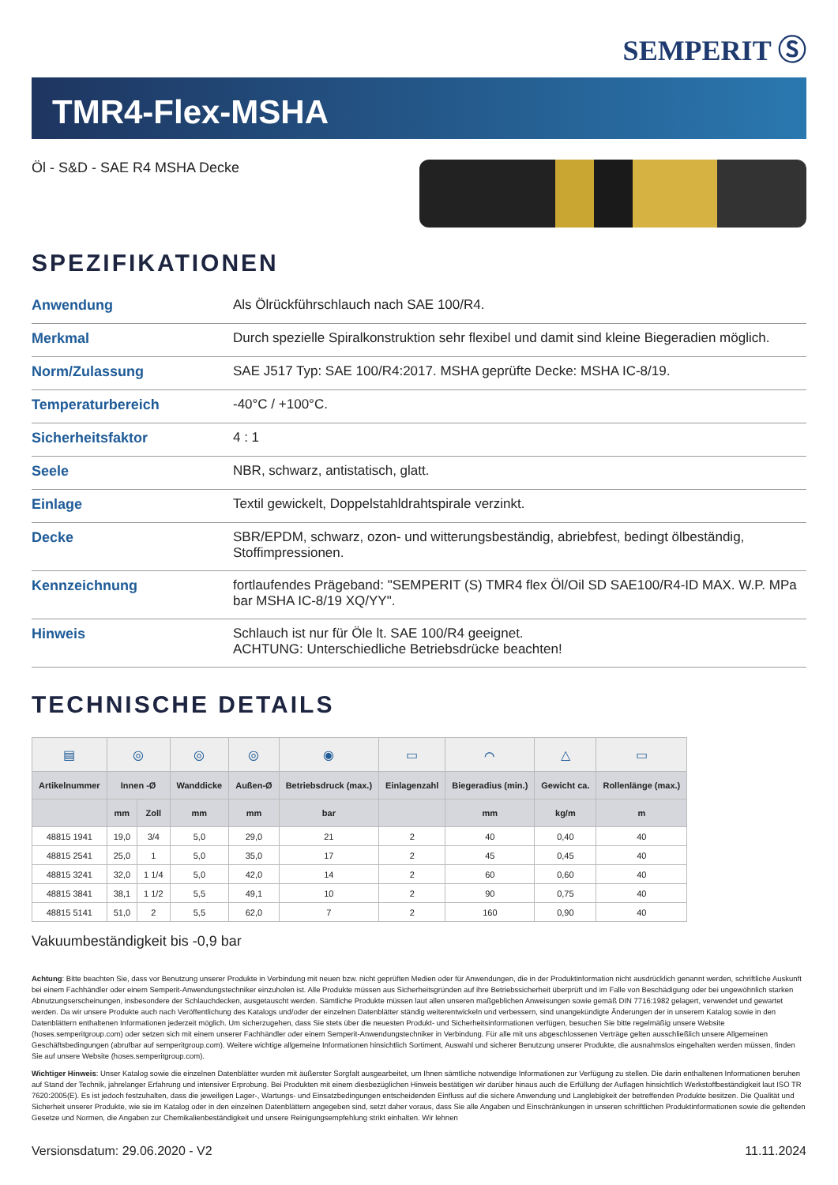SEMPERIT Ⓢ
TMR4-Flex-MSHA
Öl - S&D - SAE R4 MSHA Decke
SPEZIFIKATIONEN
| Anwendung | Als Ölrückführschlauch nach SAE 100/R4. |
| Merkmal | Durch spezielle Spiralkonstruktion sehr flexibel und damit sind kleine Biegeradien möglich. |
| Norm/Zulassung | SAE J517 Typ: SAE 100/R4:2017. MSHA geprüfte Decke: MSHA IC-8/19. |
| Temperaturbereich | -40°C / +100°C. |
| Sicherheitsfaktor | 4 : 1 |
| Seele | NBR, schwarz, antistatisch, glatt. |
| Einlage | Textil gewickelt, Doppelstahldrahtspirale verzinkt. |
| Decke | SBR/EPDM, schwarz, ozon- und witterungsbeständig, abriebfest, bedingt ölbeständig, Stoffimpressionen. |
| Kennzeichnung | fortlaufendes Prägeband: "SEMPERIT (S) TMR4 flex Öl/Oil SD SAE100/R4-ID MAX. W.P. MPa bar MSHA IC-8/19 XQ/YY". |
| Hinweis | Schlauch ist nur für Öle lt. SAE 100/R4 geeignet. ACHTUNG: Unterschiedliche Betriebsdrücke beachten! |
TECHNISCHE DETAILS
| ▤ | ◎ | | ◎ | ◎ | ◉ | ▭ | ⌒ | △ | ▭ |
| Artikelnummer | Innen -Ø | | Wanddicke | Außen-Ø | Betriebsdruck (max.) | Einlagenzahl | Biegeradius (min.) | Gewicht ca. | Rollenlänge (max.) |
| | mm | Zoll | mm | mm | bar | | mm | kg/m | m |
| 48815 1941 | 19,0 | 3/4 | 5,0 | 29,0 | 21 | 2 | 40 | 0,40 | 40 |
| 48815 2541 | 25,0 | 1 | 5,0 | 35,0 | 17 | 2 | 45 | 0,45 | 40 |
| 48815 3241 | 32,0 | 1 1/4 | 5,0 | 42,0 | 14 | 2 | 60 | 0,60 | 40 |
| 48815 3841 | 38,1 | 1 1/2 | 5,5 | 49,1 | 10 | 2 | 90 | 0,75 | 40 |
| 48815 5141 | 51,0 | 2 | 5,5 | 62,0 | 7 | 2 | 160 | 0,90 | 40 |
Vakuumbeständigkeit bis -0,9 bar
Achtung: Bitte beachten Sie, dass vor Benutzung unserer Produkte in Verbindung mit neuen bzw. nicht geprüften Medien oder für Anwendungen, die in der Produktinformation nicht ausdrücklich genannt werden, schriftliche Auskunft bei einem Fachhändler oder einem Semperit-Anwendungstechniker einzuholen ist. Alle Produkte müssen aus Sicherheitsgründen auf ihre Betriebssicherheit überprüft und im Falle von Beschädigung oder bei ungewöhnlich starken Abnutzungserscheinungen, insbesondere der Schlauchdecken, ausgetauscht werden. Sämtliche Produkte müssen laut allen unseren maßgeblichen Anweisungen sowie gemäß DIN 7716:1982 gelagert, verwendet und gewartet werden. Da wir unsere Produkte auch nach Veröffentlichung des Katalogs und/oder der einzelnen Datenblätter ständig weiterentwickeln und verbessern, sind unangekündigte Änderungen der in unserem Katalog sowie in den Datenblättern enthaltenen Informationen jederzeit möglich. Um sicherzugehen, dass Sie stets über die neuesten Produkt- und Sicherheitsinformationen verfügen, besuchen Sie bitte regelmäßig unsere Website (hoses.semperitgroup.com) oder setzen sich mit einem unserer Fachhändler oder einem Semperit-Anwendungstechniker in Verbindung. Für alle mit uns abgeschlossenen Verträge gelten ausschließlich unsere Allgemeinen Geschäftsbedingungen (abrufbar auf semperitgroup.com). Weitere wichtige allgemeine Informationen hinsichtlich Sortiment, Auswahl und sicherer Benutzung unserer Produkte, die ausnahmslos eingehalten werden müssen, finden Sie auf unsere Website (hoses.semperitgroup.com).
Wichtiger Hinweis: Unser Katalog sowie die einzelnen Datenblätter wurden mit äußerster Sorgfalt ausgearbeitet, um Ihnen sämtliche notwendige Informationen zur Verfügung zu stellen. Die darin enthaltenen Informationen beruhen auf Stand der Technik, jahrelanger Erfahrung und intensiver Erprobung. Bei Produkten mit einem diesbezüglichen Hinweis bestätigen wir darüber hinaus auch die Erfüllung der Auflagen hinsichtlich Werkstoffbeständigkeit laut ISO TR 7620:2005(E). Es ist jedoch festzuhalten, dass die jeweiligen Lager-, Wartungs- und Einsatzbedingungen entscheidenden Einfluss auf die sichere Anwendung und Langlebigkeit der betreffenden Produkte besitzen. Die Qualität und Sicherheit unserer Produkte, wie sie im Katalog oder in den einzelnen Datenblättern angegeben sind, setzt daher voraus, dass Sie alle Angaben und Einschränkungen in unseren schriftlichen Produktinformationen sowie die geltenden Gesetze und Normen, die Angaben zur Chemikalienbeständigkeit und unsere Reinigungsempfehlung strikt einhalten. Wir lehnen
Versionsdatum: 29.06.2020 - V2 11.11.2024